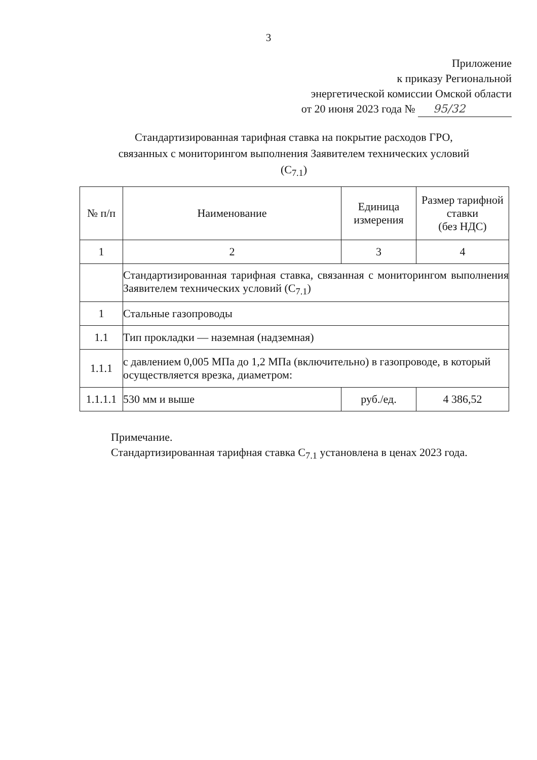3
Приложение
к приказу Региональной
энергетической комиссии Омской области
от 20 июня 2023 года № 95/32
Стандартизированная тарифная ставка на покрытие расходов ГРО,
связанных с мониторингом выполнения Заявителем технических условий
(С<sub>7.1</sub>)
| № п/п | Наименование | Единица измерения | Размер тарифной ставки (без НДС) |
| --- | --- | --- | --- |
| 1 | 2 | 3 | 4 |
| | Стандартизированная тарифная ставка, связанная с мониторингом выполнения Заявителем технических условий (С<sub>7.1</sub>) | | |
| 1 | Стальные газопроводы | | |
| 1.1 | Тип прокладки — наземная (надземная) | | |
| 1.1.1 | с давлением 0,005 МПа до 1,2 МПа (включительно) в газопроводе, в который осуществляется врезка, диаметром: | | |
| 1.1.1.1 | 530 мм и выше | руб./ед. | 4 386,52 |
Примечание.
Стандартизированная тарифная ставка С<sub>7.1</sub> установлена в ценах 2023 года.